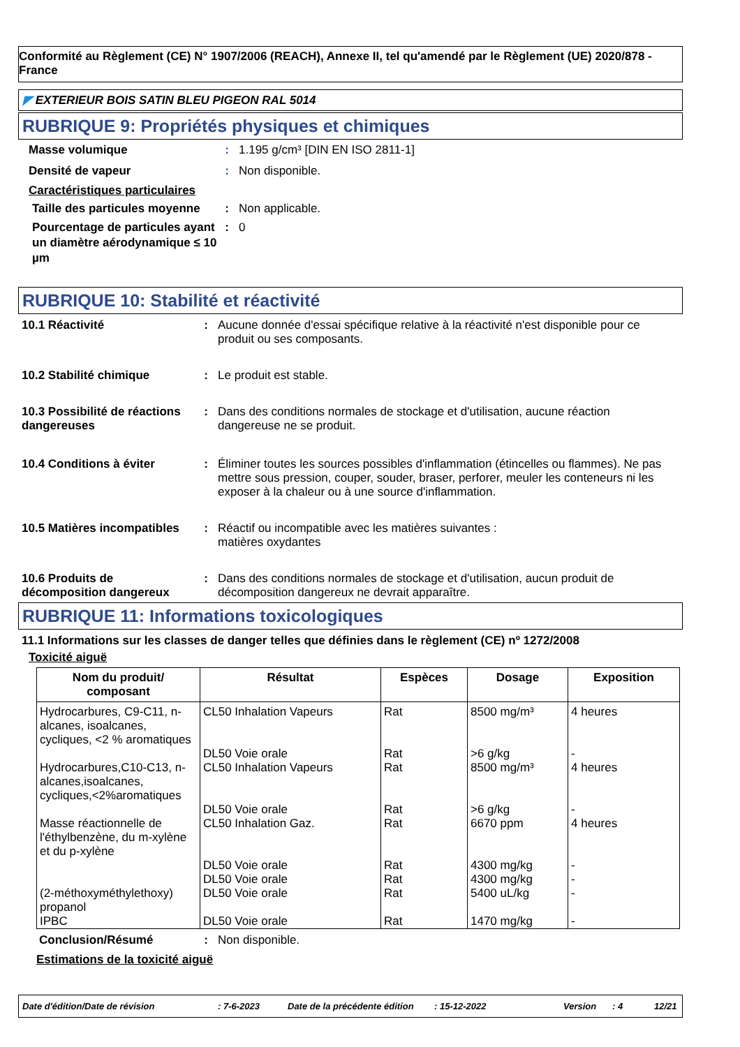Conformité au Règlement (CE) N° 1907/2006 (REACH), Annexe II, tel qu'amendé par le Règlement (UE) 2020/878 - France
◤ EXTERIEUR BOIS SATIN BLEU PIGEON RAL 5014
RUBRIQUE 9: Propriétés physiques et chimiques
Masse volumique: 1.195 g/cm³ [DIN EN ISO 2811-1]
Densité de vapeur: Non disponible.
Caractéristiques particulaires
Taille des particules moyenne: Non applicable.
Pourcentage de particules ayant un diamètre aérodynamique ≤ 10 µm: 0
RUBRIQUE 10: Stabilité et réactivité
10.1 Réactivité: Aucune donnée d'essai spécifique relative à la réactivité n'est disponible pour ce produit ou ses composants.
10.2 Stabilité chimique: Le produit est stable.
10.3 Possibilité de réactions dangereuses: Dans des conditions normales de stockage et d'utilisation, aucune réaction dangereuse ne se produit.
10.4 Conditions à éviter: Éliminer toutes les sources possibles d'inflammation (étincelles ou flammes). Ne pas mettre sous pression, couper, souder, braser, perforer, meuler les conteneurs ni les exposer à la chaleur ou à une source d'inflammation.
10.5 Matières incompatibles: Réactif ou incompatible avec les matières suivantes :
matières oxydantes
10.6 Produits de décomposition dangereux: Dans des conditions normales de stockage et d'utilisation, aucun produit de décomposition dangereux ne devrait apparaître.
RUBRIQUE 11: Informations toxicologiques
11.1 Informations sur les classes de danger telles que définies dans le règlement (CE) nº 1272/2008
Toxicité aiguë
| Nom du produit/ composant | Résultat | Espèces | Dosage | Exposition |
| --- | --- | --- | --- | --- |
| Hydrocarbures, C9-C11, n-alcanes, isoalcanes, cycliques, <2 % aromatiques | CL50 Inhalation Vapeurs DL50 Voie orale | Rat Rat | 8500 mg/m³ >6 g/kg | 4 heures - |
| Hydrocarbures,C10-C13, n-alcanes,isoalcanes, cycliques,<2%aromatiques | CL50 Inhalation Vapeurs DL50 Voie orale | Rat Rat | 8500 mg/m³ >6 g/kg | 4 heures - |
| Masse réactionnelle de l'éthylbenzène, du m-xylène et du p-xylène | CL50 Inhalation Gaz. DL50 Voie orale DL50 Voie orale | Rat Rat Rat | 6670 ppm 4300 mg/kg 4300 mg/kg | 4 heures - - |
| (2-méthoxyméthylethoxy) propanol | DL50 Voie orale | Rat | 5400 uL/kg | - |
| IPBC | DL50 Voie orale | Rat | 1470 mg/kg | - |
Conclusion/Résumé: Non disponible.
Estimations de la toxicité aiguë
Date d'édition/Date de révision: 7-6-2023 Date de la précédente édition: 15-12-2022 Version: 4 12/21